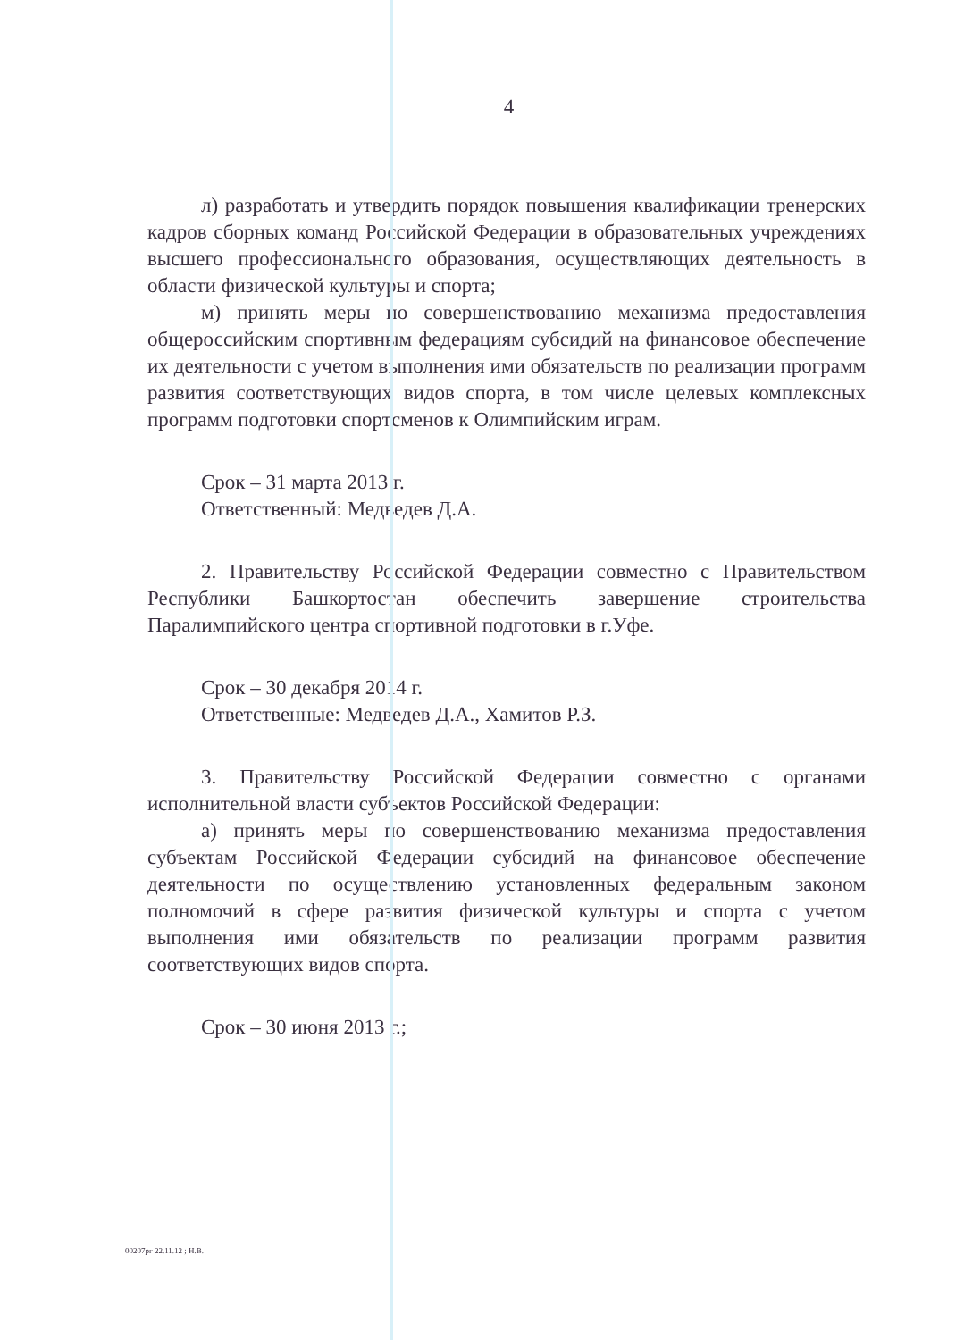4
л) разработать и утвердить порядок повышения квалификации тренерских кадров сборных команд Российской Федерации в образовательных учреждениях высшего профессионального образования, осуществляющих деятельность в области физической культуры и спорта;
м) принять меры по совершенствованию механизма предоставления общероссийским спортивным федерациям субсидий на финансовое обеспечение их деятельности с учетом выполнения ими обязательств по реализации программ развития соответствующих видов спорта, в том числе целевых комплексных программ подготовки спортсменов к Олимпийским играм.
Срок – 31 марта 2013 г.
Ответственный: Медведев Д.А.
2. Правительству Российской Федерации совместно с Правительством Республики Башкортостан обеспечить завершение строительства Паралимпийского центра спортивной подготовки в г.Уфе.
Срок – 30 декабря 2014 г.
Ответственные: Медведев Д.А., Хамитов Р.З.
3. Правительству Российской Федерации совместно с органами исполнительной власти субъектов Российской Федерации:
а) принять меры по совершенствованию механизма предоставления субъектам Российской Федерации субсидий на финансовое обеспечение деятельности по осуществлению установленных федеральным законом полномочий в сфере развития физической культуры и спорта с учетом выполнения ими обязательств по реализации программ развития соответствующих видов спорта.
Срок – 30 июня 2013 г.;
00207рг 22.11.12 ; Н.В.